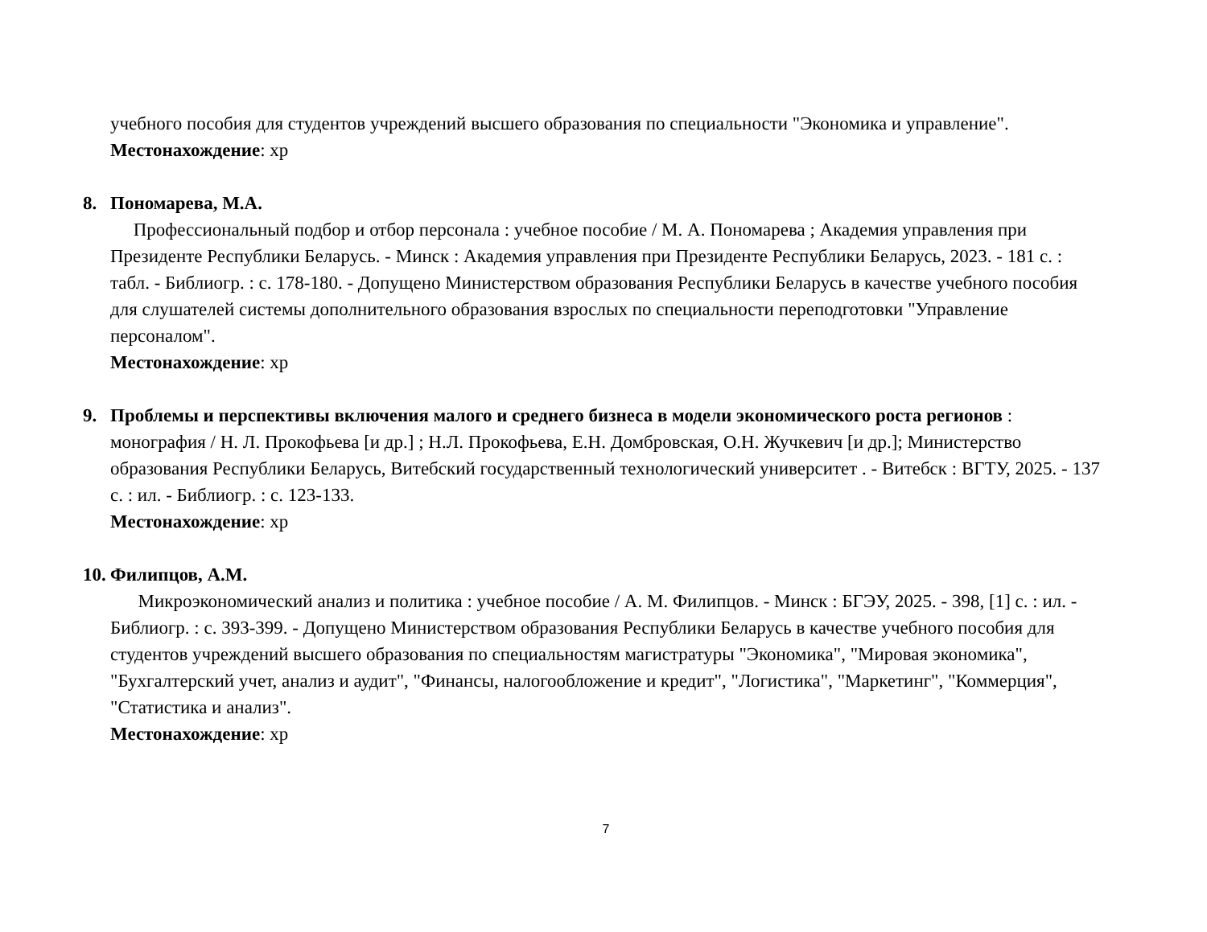учебного пособия для студентов учреждений высшего образования по специальности "Экономика и управление".
Местонахождение: хр
8. Пономарева, М.А.
Профессиональный подбор и отбор персонала : учебное пособие / М. А. Пономарева ; Академия управления при Президенте Республики Беларусь. - Минск : Академия управления при Президенте Республики Беларусь, 2023. - 181 с. : табл. - Библиогр. : с. 178-180. - Допущено Министерством образования Республики Беларусь в качестве учебного пособия для слушателей системы дополнительного образования взрослых по специальности переподготовки "Управление персоналом".
Местонахождение: хр
9. Проблемы и перспективы включения малого и среднего бизнеса в модели экономического роста регионов : монография / Н. Л. Прокофьева [и др.] ; Н.Л. Прокофьева, Е.Н. Домбровская, О.Н. Жучкевич [и др.]; Министерство образования Республики Беларусь, Витебский государственный технологический университет . - Витебск : ВГТУ, 2025. - 137 с. : ил. - Библиогр. : с. 123-133.
Местонахождение: хр
10.
Филипцов, А.М.
Микроэкономический анализ и политика : учебное пособие / А. М. Филипцов. - Минск : БГЭУ, 2025. - 398, [1] с. : ил. - Библиогр. : с. 393-399. - Допущено Министерством образования Республики Беларусь в качестве учебного пособия для студентов учреждений высшего образования по специальностям магистратуры "Экономика", "Мировая экономика", "Бухгалтерский учет, анализ и аудит", "Финансы, налогообложение и кредит", "Логистика", "Маркетинг", "Коммерция", "Статистика и анализ".
Местонахождение: хр
7